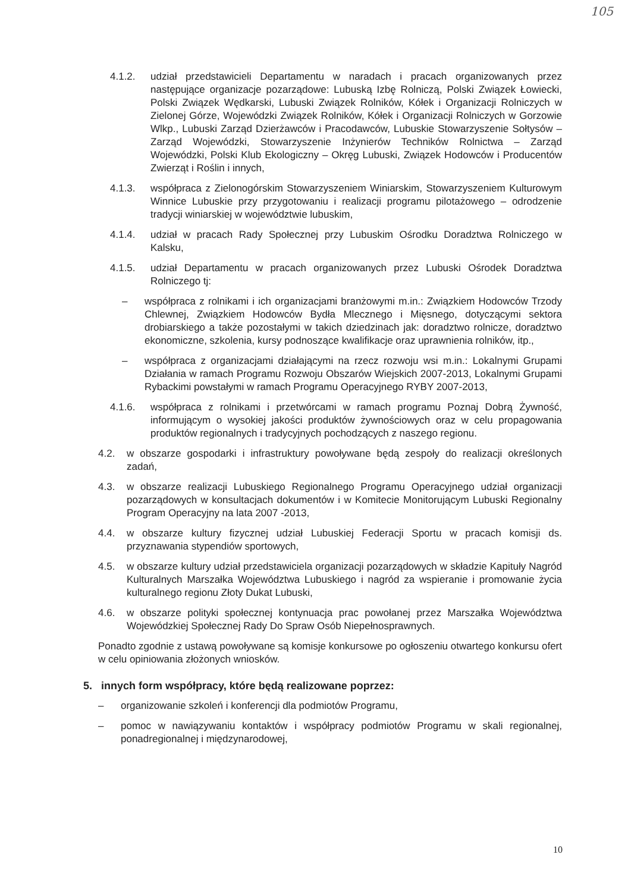105
4.1.2. udział przedstawicieli Departamentu w naradach i pracach organizowanych przez następujące organizacje pozarządowe: Lubuską Izbę Rolniczą, Polski Związek Łowiecki, Polski Związek Wędkarski, Lubuski Związek Rolników, Kółek i Organizacji Rolniczych w Zielonej Górze, Wojewódzki Związek Rolników, Kółek i Organizacji Rolniczych w Gorzowie Wlkp., Lubuski Zarząd Dzierżawców i Pracodawców, Lubuskie Stowarzyszenie Sołtysów – Zarząd Wojewódzki, Stowarzyszenie Inżynierów Techników Rolnictwa – Zarząd Wojewódzki, Polski Klub Ekologiczny – Okręg Lubuski, Związek Hodowców i Producentów Zwierząt i Roślin i innych,
4.1.3. współpraca z Zielonogórskim Stowarzyszeniem Winiarskim, Stowarzyszeniem Kulturowym Winnice Lubuskie przy przygotowaniu i realizacji programu pilotażowego – odrodzenie tradycji winiarskiej w województwie lubuskim,
4.1.4. udział w pracach Rady Społecznej przy Lubuskim Ośrodku Doradztwa Rolniczego w Kalsku,
4.1.5. udział Departamentu w pracach organizowanych przez Lubuski Ośrodek Doradztwa Rolniczego tj:
– współpraca z rolnikami i ich organizacjami branżowymi m.in.: Związkiem Hodowców Trzody Chlewnej, Związkiem Hodowców Bydła Mlecznego i Mięsnego, dotyczącymi sektora drobiarskiego a także pozostałymi w takich dziedzinach jak: doradztwo rolnicze, doradztwo ekonomiczne, szkolenia, kursy podnoszące kwalifikacje oraz uprawnienia rolników, itp.,
– współpraca z organizacjami działającymi na rzecz rozwoju wsi m.in.: Lokalnymi Grupami Działania w ramach Programu Rozwoju Obszarów Wiejskich 2007-2013, Lokalnymi Grupami Rybackimi powstałymi w ramach Programu Operacyjnego RYBY 2007-2013,
4.1.6. współpraca z rolnikami i przetwórcami w ramach programu Poznaj Dobrą Żywność, informującym o wysokiej jakości produktów żywnościowych oraz w celu propagowania produktów regionalnych i tradycyjnych pochodzących z naszego regionu.
4.2. w obszarze gospodarki i infrastruktury powoływane będą zespoły do realizacji określonych zadań,
4.3. w obszarze realizacji Lubuskiego Regionalnego Programu Operacyjnego udział organizacji pozarządowych w konsultacjach dokumentów i w Komitecie Monitorującym Lubuski Regionalny Program Operacyjny na lata 2007 -2013,
4.4. w obszarze kultury fizycznej udział Lubuskiej Federacji Sportu w pracach komisji ds. przyznawania stypendiów sportowych,
4.5. w obszarze kultury udział przedstawiciela organizacji pozarządowych w składzie Kapituły Nagród Kulturalnych Marszałka Województwa Lubuskiego i nagród za wspieranie i promowanie życia kulturalnego regionu Złoty Dukat Lubuski,
4.6. w obszarze polityki społecznej kontynuacja prac powołanej przez Marszałka Województwa Wojewódzkiej Społecznej Rady Do Spraw Osób Niepełnosprawnych.
Ponadto zgodnie z ustawą powoływane są komisje konkursowe po ogłoszeniu otwartego konkursu ofert w celu opiniowania złożonych wniosków.
5. innych form współpracy, które będą realizowane poprzez:
– organizowanie szkoleń i konferencji dla podmiotów Programu,
– pomoc w nawiązywaniu kontaktów i współpracy podmiotów Programu w skali regionalnej, ponadregionalnej i międzynarodowej,
10